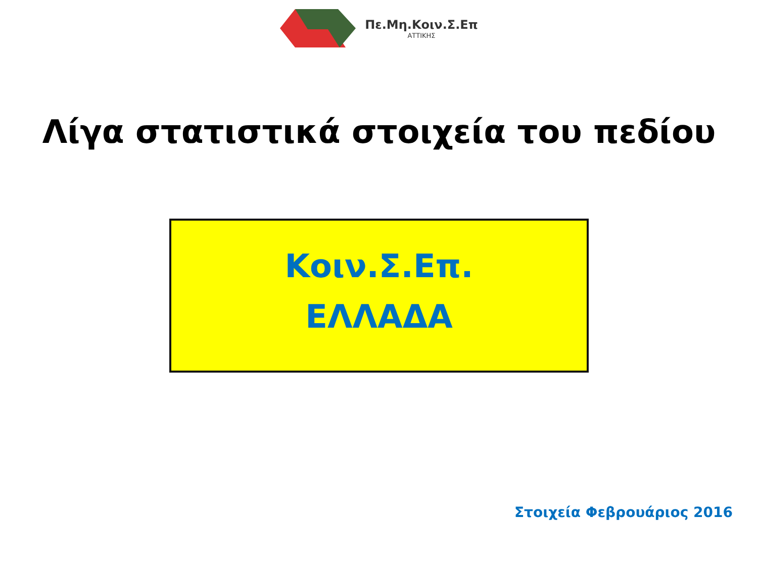Πε.Μη.Κοιν.Σ.Επ
ΑΤΤΙΚΗΣ
Λίγα στατιστικά στοιχεία του πεδίου
Κοιν.Σ.Επ.
ΕΛΛΑΔΑ
Στοιχεία Φεβρουάριος 2016